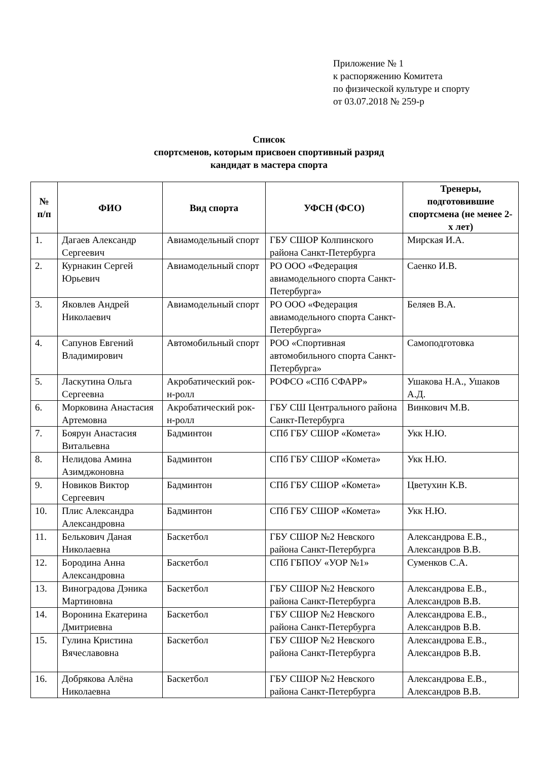Приложение № 1
к распоряжению Комитета
по физической культуре и спорту
от 03.07.2018 № 259-р
Список
спортсменов, которым присвоен спортивный разряд
кандидат в мастера спорта
| № п/п | ФИО | Вид спорта | УФСН (ФСО) | Тренеры, подготовившие спортсмена (не менее 2-х лет) |
| --- | --- | --- | --- | --- |
| 1. | Дагаев Александр Сергеевич | Авиамодельный спорт | ГБУ СШОР Колпинского района Санкт-Петербурга | Мирская И.А. |
| 2. | Курнакин Сергей Юрьевич | Авиамодельный спорт | РО ООО «Федерация авиамодельного спорта Санкт-Петербурга» | Саенко И.В. |
| 3. | Яковлев Андрей Николаевич | Авиамодельный спорт | РО ООО «Федерация авиамодельного спорта Санкт-Петербурга» | Беляев В.А. |
| 4. | Сапунов Евгений Владимирович | Автомобильный спорт | РОО «Спортивная автомобильного спорта Санкт-Петербурга» | Самоподготовка |
| 5. | Ласкутина Ольга Сергеевна | Акробатический рок-н-ролл | РОФСО «СПб СФАРР» | Ушакова Н.А., Ушаков А.Д. |
| 6. | Морковина Анастасия Артемовна | Акробатический рок-н-ролл | ГБУ СШ Центрального района Санкт-Петербурга | Винкович М.В. |
| 7. | Боярун Анастасия Витальевна | Бадминтон | СПб ГБУ СШОР «Комета» | Укк Н.Ю. |
| 8. | Нелидова Амина Азимджоновна | Бадминтон | СПб ГБУ СШОР «Комета» | Укк Н.Ю. |
| 9. | Новиков Виктор Сергеевич | Бадминтон | СПб ГБУ СШОР «Комета» | Цветухин К.В. |
| 10. | Плис Александра Александровна | Бадминтон | СПб ГБУ СШОР «Комета» | Укк Н.Ю. |
| 11. | Белькович Даная Николаевна | Баскетбол | ГБУ СШОР №2 Невского района Санкт-Петербурга | Александрова Е.В., Александров В.В. |
| 12. | Бородина Анна Александровна | Баскетбол | СПб ГБПОУ «УОР №1» | Суменков С.А. |
| 13. | Виноградова Дэника Мартиновна | Баскетбол | ГБУ СШОР №2 Невского района Санкт-Петербурга | Александрова Е.В., Александров В.В. |
| 14. | Воронина Екатерина Дмитриевна | Баскетбол | ГБУ СШОР №2 Невского района Санкт-Петербурга | Александрова Е.В., Александров В.В. |
| 15. | Гулина Кристина Вячеславовна | Баскетбол | ГБУ СШОР №2 Невского района Санкт-Петербурга | Александрова Е.В., Александров В.В. |
| 16. | Добрякова Алёна Николаевна | Баскетбол | ГБУ СШОР №2 Невского района Санкт-Петербурга | Александрова Е.В., Александров В.В. |